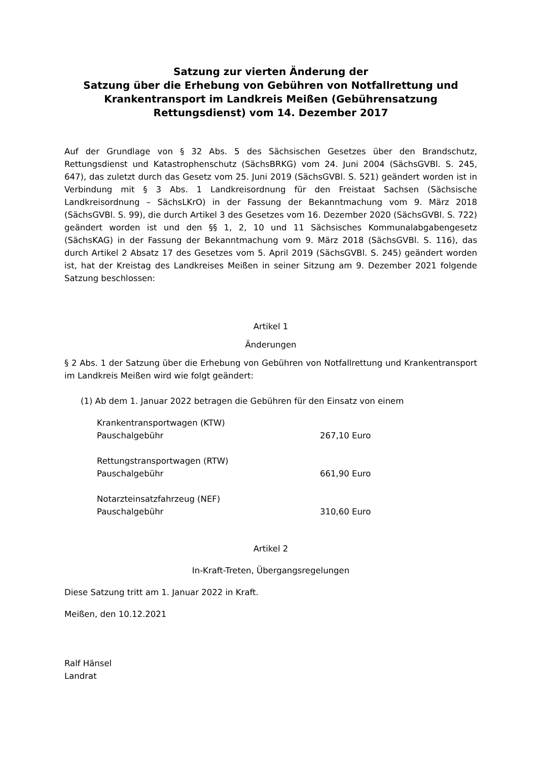Satzung zur vierten Änderung der
Satzung über die Erhebung von Gebühren von Notfallrettung und Krankentransport im Landkreis Meißen (Gebührensatzung Rettungsdienst) vom 14. Dezember 2017
Auf der Grundlage von § 32 Abs. 5 des Sächsischen Gesetzes über den Brandschutz, Rettungsdienst und Katastrophenschutz (SächsBRKG) vom 24. Juni 2004 (SächsGVBl. S. 245, 647), das zuletzt durch das Gesetz vom 25. Juni 2019 (SächsGVBl. S. 521) geändert worden ist in Verbindung mit § 3 Abs. 1 Landkreisordnung für den Freistaat Sachsen (Sächsische Landkreisordnung – SächsLKrO) in der Fassung der Bekanntmachung vom 9. März 2018 (SächsGVBl. S. 99), die durch Artikel 3 des Gesetzes vom 16. Dezember 2020 (SächsGVBl. S. 722) geändert worden ist und den §§ 1, 2, 10 und 11 Sächsisches Kommunalabgabengesetz (SächsKAG) in der Fassung der Bekanntmachung vom 9. März 2018 (SächsGVBl. S. 116), das durch Artikel 2 Absatz 17 des Gesetzes vom 5. April 2019 (SächsGVBl. S. 245) geändert worden ist, hat der Kreistag des Landkreises Meißen in seiner Sitzung am 9. Dezember 2021 folgende Satzung beschlossen:
Artikel 1
Änderungen
§ 2 Abs. 1 der Satzung über die Erhebung von Gebühren von Notfallrettung und Krankentransport im Landkreis Meißen wird wie folgt geändert:
(1) Ab dem 1. Januar 2022 betragen die Gebühren für den Einsatz von einem
Krankentransportwagen (KTW)
Pauschalgebühr 267,10 Euro
Rettungstransportwagen (RTW)
Pauschalgebühr 661,90 Euro
Notarzteinsatzfahrzeug (NEF)
Pauschalgebühr 310,60 Euro
Artikel 2
In-Kraft-Treten, Übergangsregelungen
Diese Satzung tritt am 1. Januar 2022 in Kraft.
Meißen, den 10.12.2021
Ralf Hänsel
Landrat